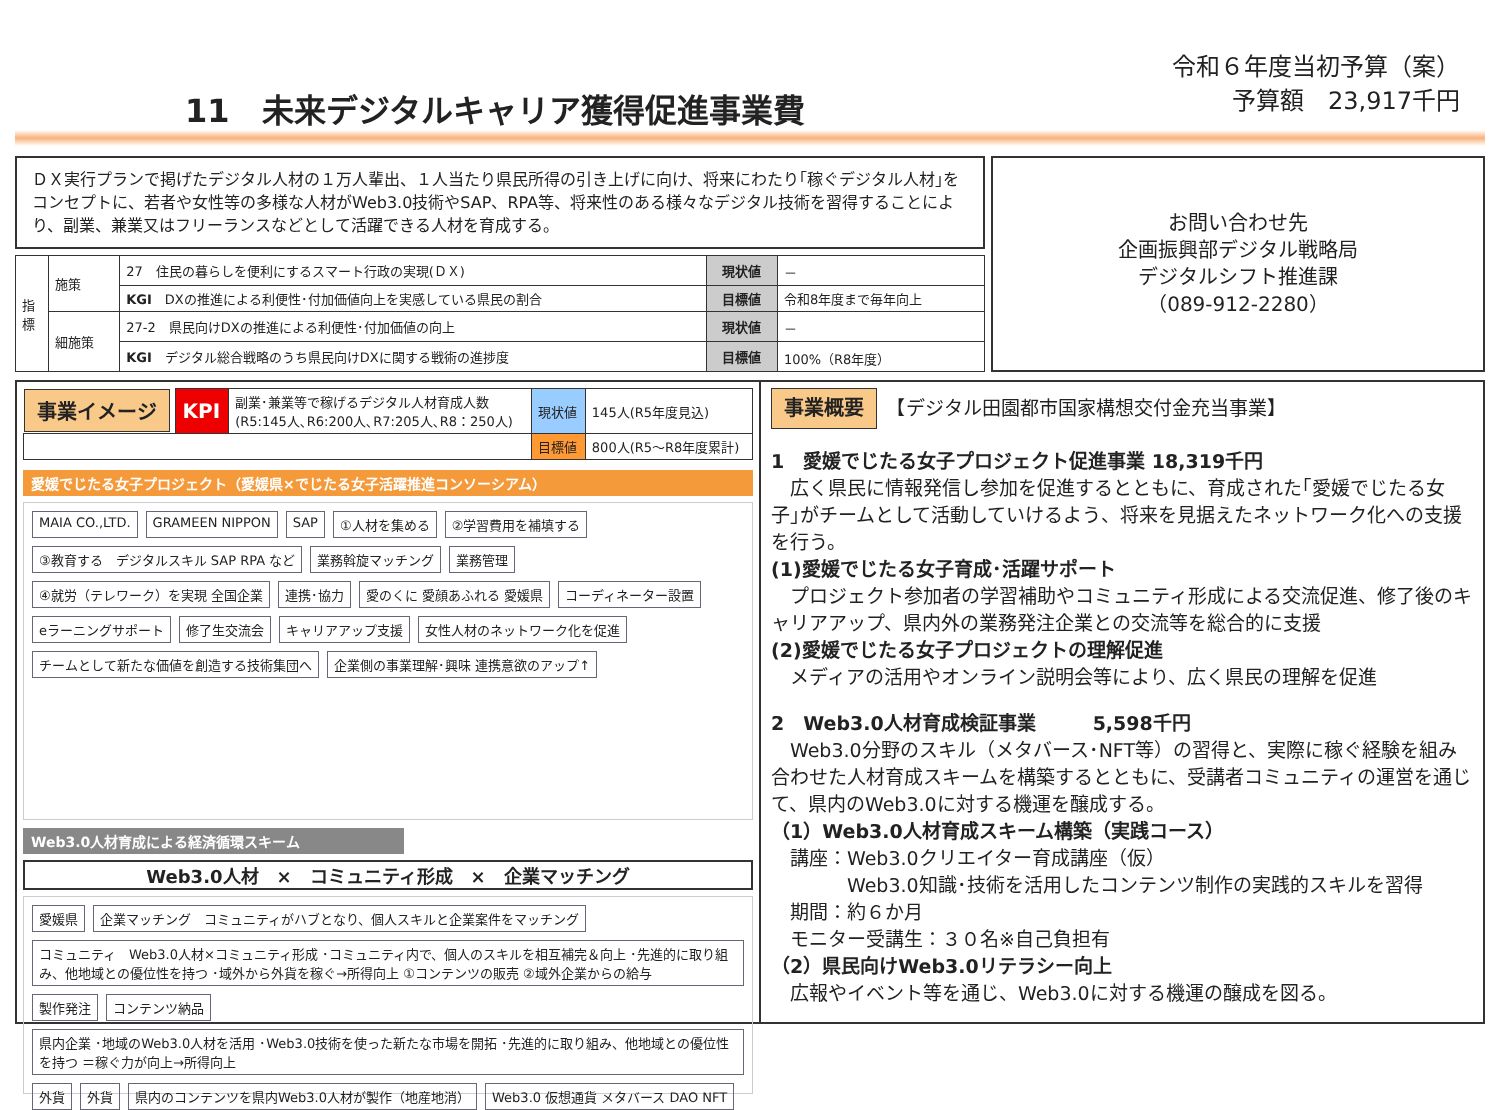11　未来デジタルキャリア獲得促進事業費
令和６年度当初予算（案）
予算額　23,917千円
ＤＸ実行プランで掲げたデジタル人材の１万人輩出、１人当たり県民所得の引き上げに向け、将来にわたり｢稼ぐデジタル人材｣をコンセプトに、若者や女性等の多様な人材がWeb3.0技術やSAP、RPA等、将来性のある様々なデジタル技術を習得することにより、副業、兼業又はフリーランスなどとして活躍できる人材を育成する。
| 指標 | 施策 | 27 住民の暮らしを便利にするスマート行政の実現(ＤＸ) | 現状値 | － |
| | | KGI DXの推進による利便性･付加価値向上を実感している県民の割合 | 目標値 | 令和8年度まで毎年向上 |
| | 細施策 | 27-2 県民向けDXの推進による利便性･付加価値の向上 | 現状値 | － |
| | | KGI デジタル総合戦略のうち県民向けDXに関する戦術の進捗度 | 目標値 | 100%（R8年度） |
お問い合わせ先
企画振興部デジタル戦略局
デジタルシフト推進課
（089-912-2280）
| 事業イメージ | KPI | 副業･兼業等で稼げるデジタル人材育成人数 (R5:145人､R6:200人､R7:205人､R8：250人) | 現状値 | 145人(R5年度見込) |
| | | | 目標値 | 800人(R5～R8年度累計) |
愛媛でじたる女子プロジェクト（愛媛県×でじたる女子活躍推進コンソーシアム）
MAIA CO.,LTD. GRAMEEN NIPPON SAP ①人材を集める ②学習費用を補填する ③教育する　デジタルスキル SAP RPA など 業務斡旋マッチング 業務管理 ④就労（テレワーク）を実現 全国企業 連携･協力 愛のくに 愛顔あふれる 愛媛県 コーディネーター設置 eラーニングサポート 修了生交流会 キャリアアップ支援 女性人材のネットワーク化を促進 チームとして新たな価値を創造する技術集団へ 企業側の事業理解･興味 連携意欲のアップ↑
Web3.0人材育成による経済循環スキーム
Web3.0人材　×　コミュニティ形成　×　企業マッチング
愛媛県 企業マッチング　コミュニティがハブとなり、個人スキルと企業案件をマッチング コミュニティ　Web3.0人材×コミュニティ形成 ･コミュニティ内で、個人のスキルを相互補完＆向上 ･先進的に取り組み、他地域との優位性を持つ ･域外から外貨を稼ぐ→所得向上 ①コンテンツの販売 ②域外企業からの給与 製作発注 コンテンツ納品 県内企業 ･地域のWeb3.0人材を活用 ･Web3.0技術を使った新たな市場を開拓 ･先進的に取り組み、他地域との優位性を持つ ＝稼ぐ力が向上→所得向上 外貨 外貨 県内のコンテンツを県内Web3.0人材が製作（地産地消） Web3.0 仮想通貨 メタバース DAO NFT
事業概要　【デジタル田園都市国家構想交付金充当事業】
1　愛媛でじたる女子プロジェクト促進事業 18,319千円
　広く県民に情報発信し参加を促進するとともに、育成された｢愛媛でじたる女子｣がチームとして活動していけるよう、将来を見据えたネットワーク化への支援を行う。
(1)愛媛でじたる女子育成･活躍サポート
　プロジェクト参加者の学習補助やコミュニティ形成による交流促進、修了後のキャリアアップ、県内外の業務発注企業との交流等を総合的に支援
(2)愛媛でじたる女子プロジェクトの理解促進
　メディアの活用やオンライン説明会等により、広く県民の理解を促進
2　Web3.0人材育成検証事業　　　5,598千円
　Web3.0分野のスキル（メタバース･NFT等）の習得と、実際に稼ぐ経験を組み合わせた人材育成スキームを構築するとともに、受講者コミュニティの運営を通じて、県内のWeb3.0に対する機運を醸成する。
（1）Web3.0人材育成スキーム構築（実践コース）
　講座：Web3.0クリエイター育成講座（仮）
　　　　Web3.0知識･技術を活用したコンテンツ制作の実践的スキルを習得
　期間：約６か月
　モニター受講生：３０名※自己負担有
（2）県民向けWeb3.0リテラシー向上
　広報やイベント等を通じ、Web3.0に対する機運の醸成を図る。